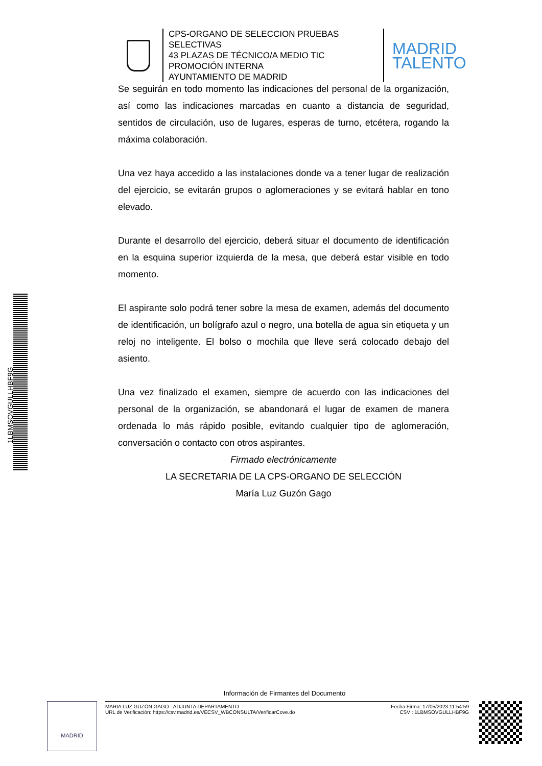CPS-ORGANO DE SELECCION PRUEBAS SELECTIVAS
43 PLAZAS DE TÉCNICO/A MEDIO TIC PROMOCIÓN INTERNA
AYUNTAMIENTO DE MADRID
MADRID
TALENTO
1LBMSOVGULLHBF9G
Se seguirán en todo momento las indicaciones del personal de la organización, así como las indicaciones marcadas en cuanto a distancia de seguridad, sentidos de circulación, uso de lugares, esperas de turno, etcétera, rogando la máxima colaboración.
Una vez haya accedido a las instalaciones donde va a tener lugar de realización del ejercicio, se evitarán grupos o aglomeraciones y se evitará hablar en tono elevado.
Durante el desarrollo del ejercicio, deberá situar el documento de identificación en la esquina superior izquierda de la mesa, que deberá estar visible en todo momento.
El aspirante solo podrá tener sobre la mesa de examen, además del documento de identificación, un bolígrafo azul o negro, una botella de agua sin etiqueta y un reloj no inteligente. El bolso o mochila que lleve será colocado debajo del asiento.
Una vez finalizado el examen, siempre de acuerdo con las indicaciones del personal de la organización, se abandonará el lugar de examen de manera ordenada lo más rápido posible, evitando cualquier tipo de aglomeración, conversación o contacto con otros aspirantes.
Firmado electrónicamente
LA SECRETARIA DE LA CPS-ORGANO DE SELECCIÓN
María Luz Guzón Gago
Información de Firmantes del Documento
MADRID
MARIA LUZ GUZÓN GAGO - ADJUNTA DEPARTAMENTO
URL de Verificación: https://csv.madrid.es/VECSV_WBCONSULTA/VerificarCove.do
Fecha Firma: 17/05/2023 11:54:59
CSV : 1LBMSOVGULLHBF9G